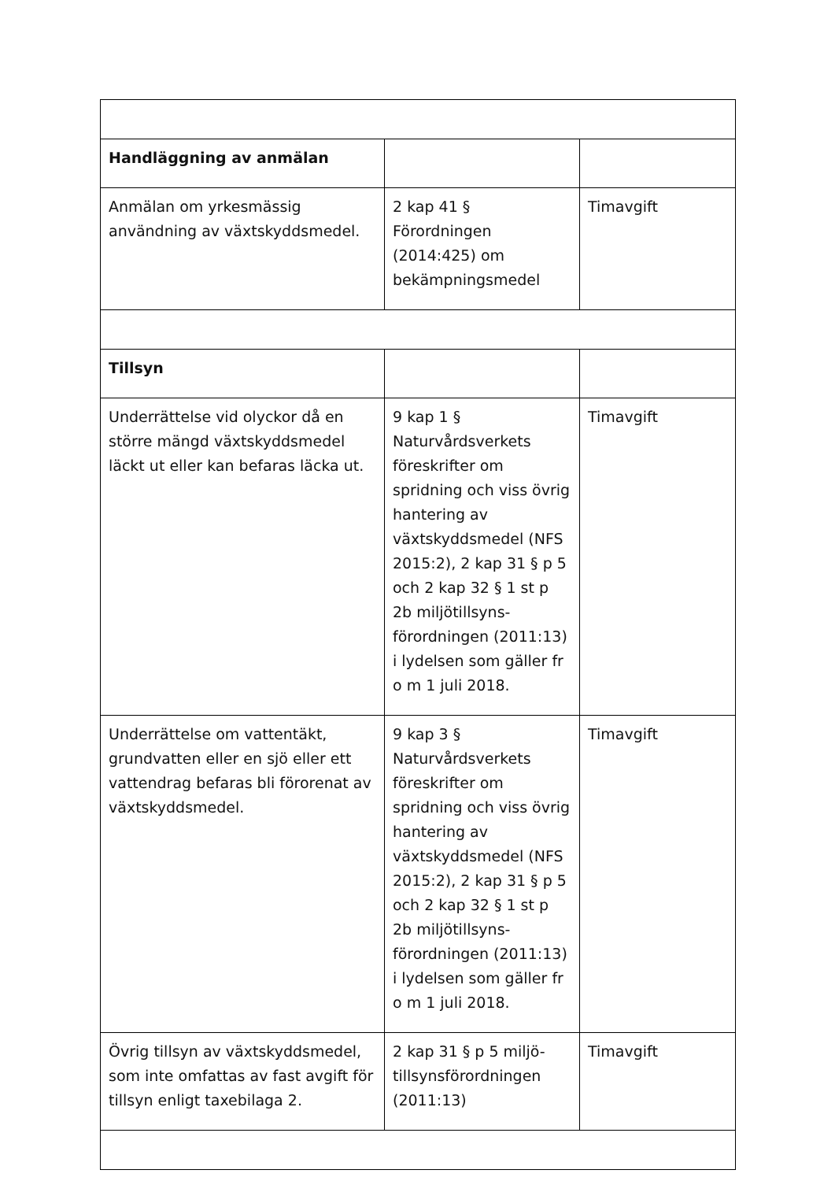| Handläggning av anmälan | | |
| Anmälan om yrkesmässig användning av växtskyddsmedel. | 2 kap 41 § Förordningen (2014:425) om bekämpningsmedel | Timavgift |
| Tillsyn | | |
| Underrättelse vid olyckor då en större mängd växtskyddsmedel läckt ut eller kan befaras läcka ut. | 9 kap 1 § Naturvårdsverkets föreskrifter om spridning och viss övrig hantering av växtskyddsmedel (NFS 2015:2), 2 kap 31 § p 5 och 2 kap 32 § 1 st p 2b miljötillsyns-förordningen (2011:13) i lydelsen som gäller fr o m 1 juli 2018. | Timavgift |
| Underrättelse om vattentäkt, grundvatten eller en sjö eller ett vattendrag befaras bli förorenat av växtskyddsmedel. | 9 kap 3 § Naturvårdsverkets föreskrifter om spridning och viss övrig hantering av växtskyddsmedel (NFS 2015:2), 2 kap 31 § p 5 och 2 kap 32 § 1 st p 2b miljötillsyns-förordningen (2011:13) i lydelsen som gäller fr o m 1 juli 2018. | Timavgift |
| Övrig tillsyn av växtskyddsmedel, som inte omfattas av fast avgift för tillsyn enligt taxebilaga 2. | 2 kap 31 § p 5 miljö-tillsynsförordningen (2011:13) | Timavgift |